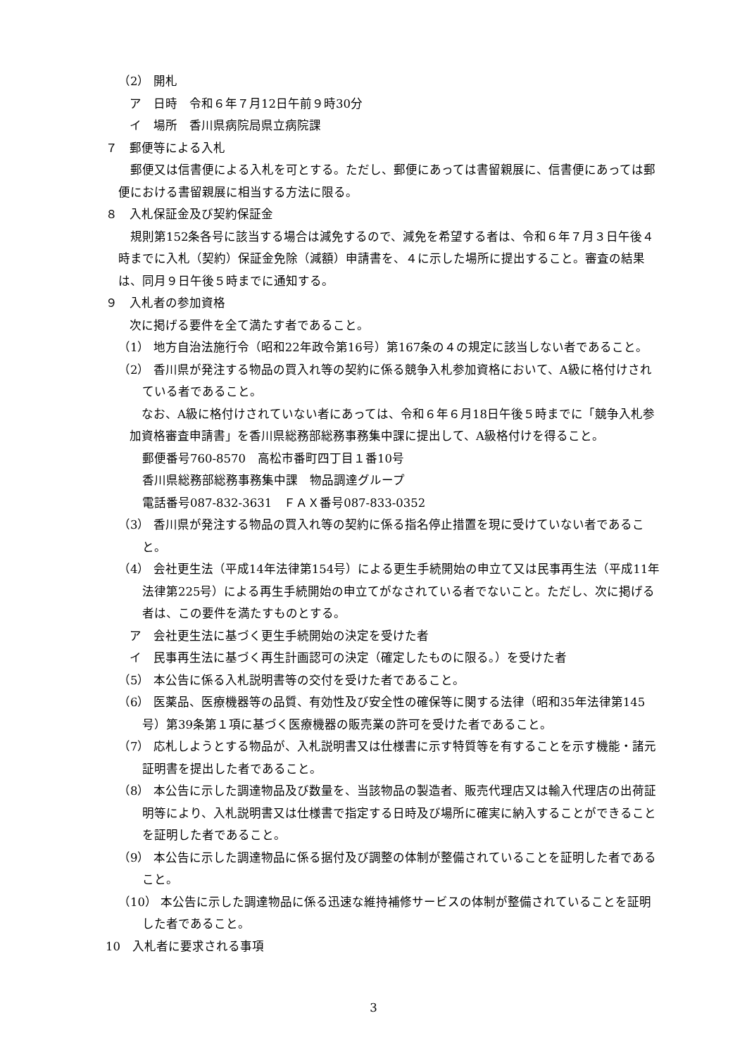（2） 開札
ア　日時　令和６年７月12日午前９時30分
イ　場所　香川県病院局県立病院課
７　郵便等による入札
郵便又は信書便による入札を可とする。ただし、郵便にあっては書留親展に、信書便にあっては郵便における書留親展に相当する方法に限る。
８　入札保証金及び契約保証金
規則第152条各号に該当する場合は減免するので、減免を希望する者は、令和６年７月３日午後４時までに入札（契約）保証金免除（減額）申請書を、４に示した場所に提出すること。審査の結果は、同月９日午後５時までに通知する。
９　入札者の参加資格
次に掲げる要件を全て満たす者であること。
（1） 地方自治法施行令（昭和22年政令第16号）第167条の４の規定に該当しない者であること。
（2） 香川県が発注する物品の買入れ等の契約に係る競争入札参加資格において、A級に格付けされている者であること。
なお、A級に格付けされていない者にあっては、令和６年６月18日午後５時までに「競争入札参加資格審査申請書」を香川県総務部総務事務集中課に提出して、A級格付けを得ること。
郵便番号760-8570　高松市番町四丁目１番10号
香川県総務部総務事務集中課　物品調達グループ
電話番号087-832-3631　ＦＡＸ番号087-833-0352
（3） 香川県が発注する物品の買入れ等の契約に係る指名停止措置を現に受けていない者であること。
（4） 会社更生法（平成14年法律第154号）による更生手続開始の申立て又は民事再生法（平成11年法律第225号）による再生手続開始の申立てがなされている者でないこと。ただし、次に掲げる者は、この要件を満たすものとする。
ア　会社更生法に基づく更生手続開始の決定を受けた者
イ　民事再生法に基づく再生計画認可の決定（確定したものに限る。）を受けた者
（5） 本公告に係る入札説明書等の交付を受けた者であること。
（6） 医薬品、医療機器等の品質、有効性及び安全性の確保等に関する法律（昭和35年法律第145号）第39条第１項に基づく医療機器の販売業の許可を受けた者であること。
（7） 応札しようとする物品が、入札説明書又は仕様書に示す特質等を有することを示す機能・諸元証明書を提出した者であること。
（8） 本公告に示した調達物品及び数量を、当該物品の製造者、販売代理店又は輸入代理店の出荷証明等により、入札説明書又は仕様書で指定する日時及び場所に確実に納入することができることを証明した者であること。
（9） 本公告に示した調達物品に係る据付及び調整の体制が整備されていることを証明した者であること。
（10） 本公告に示した調達物品に係る迅速な維持補修サービスの体制が整備されていることを証明した者であること。
10　入札者に要求される事項
3